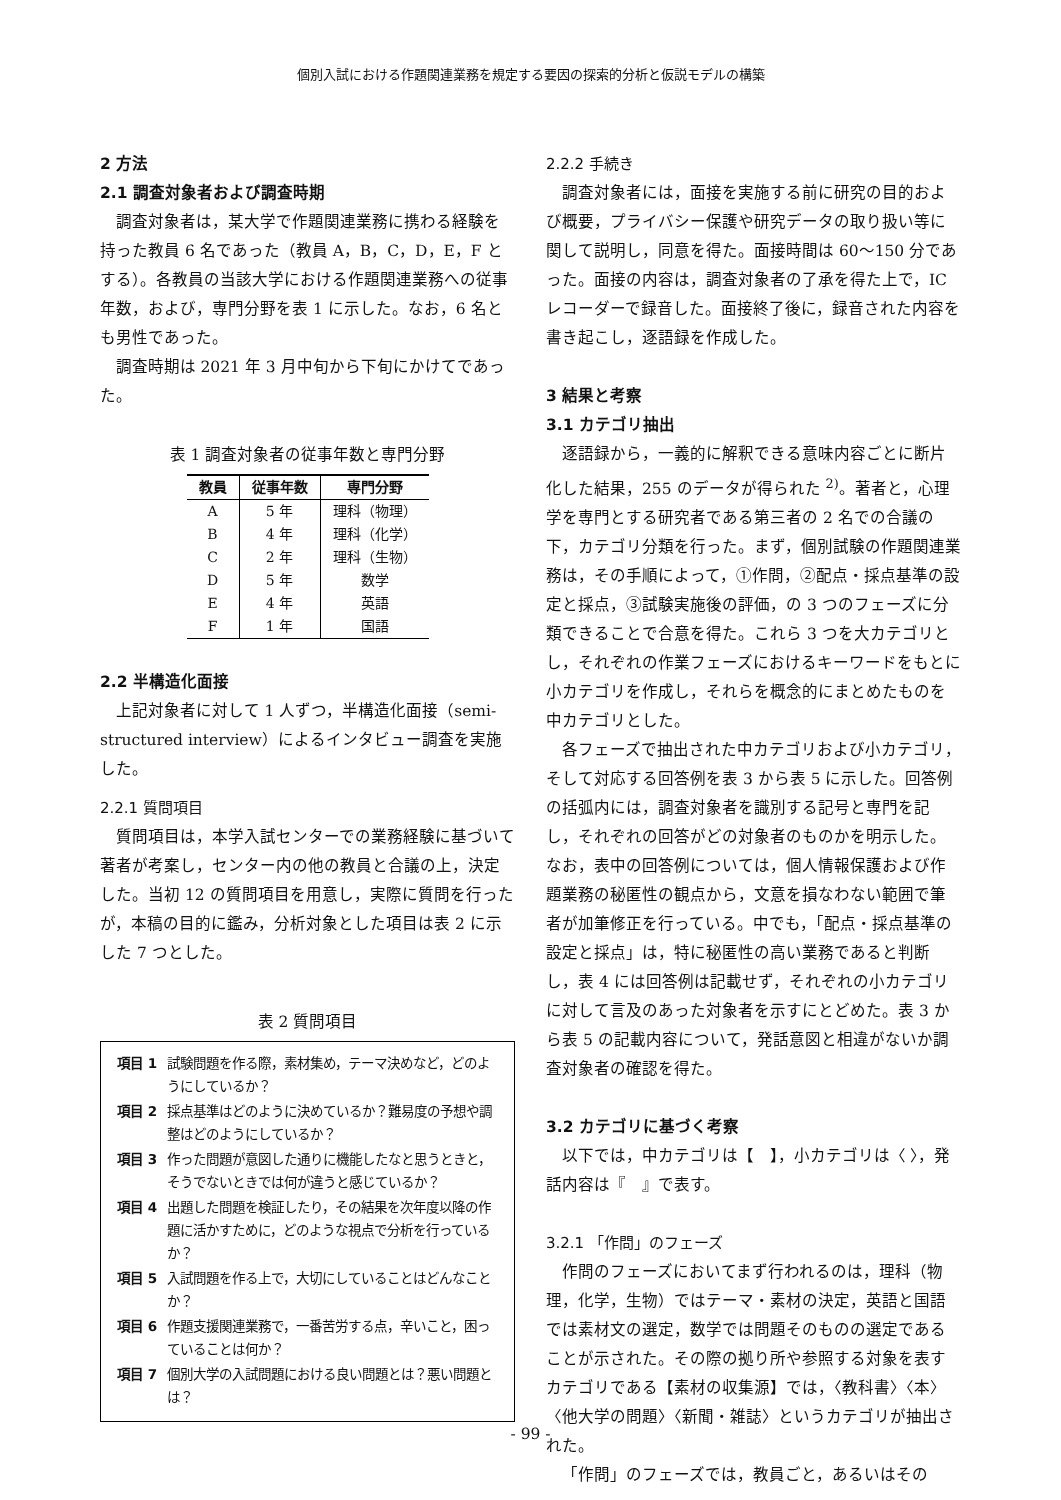個別入試における作題関連業務を規定する要因の探索的分析と仮説モデルの構築
2 方法
2.1 調査対象者および調査時期
調査対象者は，某大学で作題関連業務に携わる経験を持った教員 6 名であった（教員 A，B，C，D，E，F とする）。各教員の当該大学における作題関連業務への従事年数，および，専門分野を表 1 に示した。なお，6 名とも男性であった。
調査時期は 2021 年 3 月中旬から下旬にかけてであった。
表 1 調査対象者の従事年数と専門分野
| 教員 | 従事年数 | 専門分野 |
| --- | --- | --- |
| A | 5 年 | 理科（物理） |
| B | 4 年 | 理科（化学） |
| C | 2 年 | 理科（生物） |
| D | 5 年 | 数学 |
| E | 4 年 | 英語 |
| F | 1 年 | 国語 |
2.2 半構造化面接
上記対象者に対して 1 人ずつ，半構造化面接（semi-structured interview）によるインタビュー調査を実施した。
2.2.1 質問項目
質問項目は，本学入試センターでの業務経験に基づいて著者が考案し，センター内の他の教員と合議の上，決定した。当初 12 の質問項目を用意し，実際に質問を行ったが，本稿の目的に鑑み，分析対象とした項目は表 2 に示した 7 つとした。
表 2 質問項目
| 項目 1 | 試験問題を作る際，素材集め，テーマ決めなど，どのようにしているか？ |
| 項目 2 | 採点基準はどのように決めているか？難易度の予想や調整はどのようにしているか？ |
| 項目 3 | 作った問題が意図した通りに機能したなと思うときと，そうでないときでは何が違うと感じているか？ |
| 項目 4 | 出題した問題を検証したり，その結果を次年度以降の作題に活かすために，どのような視点で分析を行っているか？ |
| 項目 5 | 入試問題を作る上で，大切にしていることはどんなことか？ |
| 項目 6 | 作題支援関連業務で，一番苦労する点，辛いこと，困っていることは何か？ |
| 項目 7 | 個別大学の入試問題における良い問題とは？悪い問題とは？ |
2.2.2 手続き
調査対象者には，面接を実施する前に研究の目的および概要，プライバシー保護や研究データの取り扱い等に関して説明し，同意を得た。面接時間は 60〜150 分であった。面接の内容は，調査対象者の了承を得た上で，IC レコーダーで録音した。面接終了後に，録音された内容を書き起こし，逐語録を作成した。
3 結果と考察
3.1 カテゴリ抽出
逐語録から，一義的に解釈できる意味内容ごとに断片化した結果，255 のデータが得られた <sup>2)</sup>。著者と，心理学を専門とする研究者である第三者の 2 名での合議の下，カテゴリ分類を行った。まず，個別試験の作題関連業務は，その手順によって，①作問，②配点・採点基準の設定と採点，③試験実施後の評価，の 3 つのフェーズに分類できることで合意を得た。これら 3 つを大カテゴリとし，それぞれの作業フェーズにおけるキーワードをもとに小カテゴリを作成し，それらを概念的にまとめたものを中カテゴリとした。
各フェーズで抽出された中カテゴリおよび小カテゴリ，そして対応する回答例を表 3 から表 5 に示した。回答例の括弧内には，調査対象者を識別する記号と専門を記し，それぞれの回答がどの対象者のものかを明示した。なお，表中の回答例については，個人情報保護および作題業務の秘匿性の観点から，文意を損なわない範囲で筆者が加筆修正を行っている。中でも，「配点・採点基準の設定と採点」は，特に秘匿性の高い業務であると判断し，表 4 には回答例は記載せず，それぞれの小カテゴリに対して言及のあった対象者を示すにとどめた。表 3 から表 5 の記載内容について，発話意図と相違がないか調査対象者の確認を得た。
3.2 カテゴリに基づく考察
以下では，中カテゴリは【　】，小カテゴリは〈 〉，発話内容は『　』で表す。
3.2.1 「作問」のフェーズ
作問のフェーズにおいてまず行われるのは，理科（物理，化学，生物）ではテーマ・素材の決定，英語と国語では素材文の選定，数学では問題そのものの選定であることが示された。その際の拠り所や参照する対象を表すカテゴリである【素材の収集源】では，〈教科書〉〈本〉〈他大学の問題〉〈新聞・雑誌〉というカテゴリが抽出された。
「作問」のフェーズでは，教員ごと，あるいはその
- 99 -